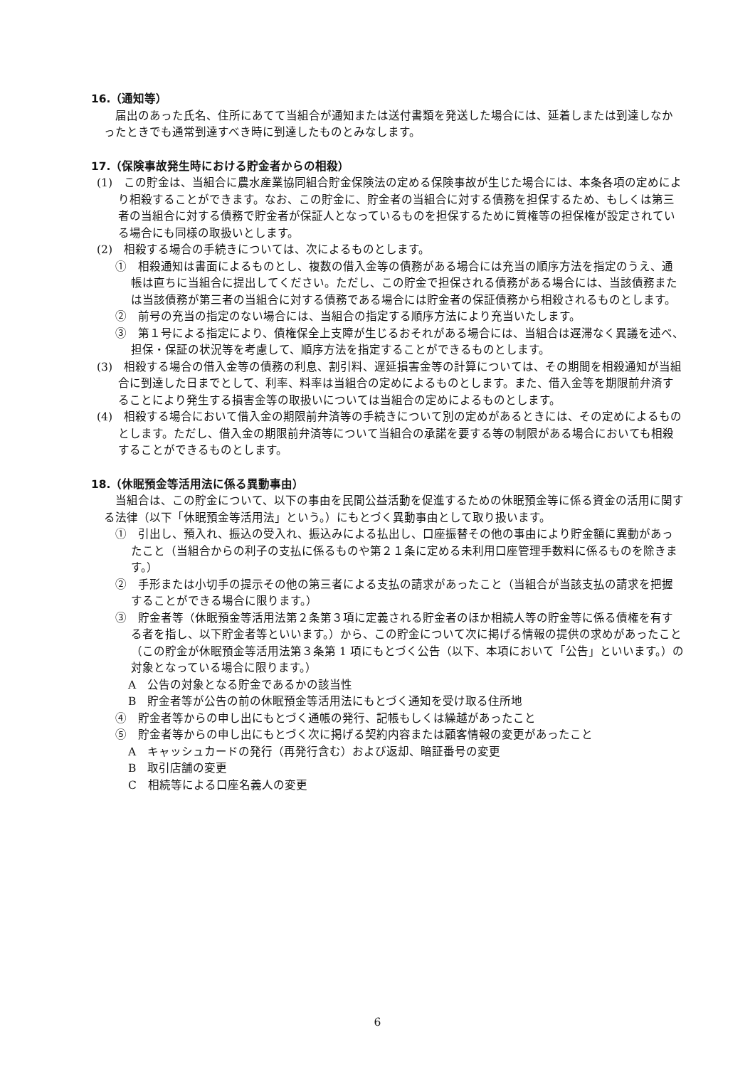16.（通知等）
届出のあった氏名、住所にあてて当組合が通知または送付書類を発送した場合には、延着しまたは到達しなかったときでも通常到達すべき時に到達したものとみなします。
17.（保険事故発生時における貯金者からの相殺）
(1)　この貯金は、当組合に農水産業協同組合貯金保険法の定める保険事故が生じた場合には、本条各項の定めにより相殺することができます。なお、この貯金に、貯金者の当組合に対する債務を担保するため、もしくは第三者の当組合に対する債務で貯金者が保証人となっているものを担保するために質権等の担保権が設定されている場合にも同様の取扱いとします。
(2)　相殺する場合の手続きについては、次によるものとします。
①　相殺通知は書面によるものとし、複数の借入金等の債務がある場合には充当の順序方法を指定のうえ、通帳は直ちに当組合に提出してください。ただし、この貯金で担保される債務がある場合には、当該債務または当該債務が第三者の当組合に対する債務である場合には貯金者の保証債務から相殺されるものとします。
②　前号の充当の指定のない場合には、当組合の指定する順序方法により充当いたします。
③　第１号による指定により、債権保全上支障が生じるおそれがある場合には、当組合は遅滞なく異議を述べ、担保・保証の状況等を考慮して、順序方法を指定することができるものとします。
(3)　相殺する場合の借入金等の債務の利息、割引料、遅延損害金等の計算については、その期間を相殺通知が当組合に到達した日までとして、利率、料率は当組合の定めによるものとします。また、借入金等を期限前弁済することにより発生する損害金等の取扱いについては当組合の定めによるものとします。
(4)　相殺する場合において借入金の期限前弁済等の手続きについて別の定めがあるときには、その定めによるものとします。ただし、借入金の期限前弁済等について当組合の承諾を要する等の制限がある場合においても相殺することができるものとします。
18.（休眠預金等活用法に係る異動事由）
当組合は、この貯金について、以下の事由を民間公益活動を促進するための休眠預金等に係る資金の活用に関する法律（以下「休眠預金等活用法」という。）にもとづく異動事由として取り扱います。
①　引出し、預入れ、振込の受入れ、振込みによる払出し、口座振替その他の事由により貯金額に異動があったこと（当組合からの利子の支払に係るものや第２１条に定める未利用口座管理手数料に係るものを除きます。）
②　手形または小切手の提示その他の第三者による支払の請求があったこと（当組合が当該支払の請求を把握することができる場合に限ります。）
③　貯金者等（休眠預金等活用法第２条第３項に定義される貯金者のほか相続人等の貯金等に係る債権を有する者を指し、以下貯金者等といいます。）から、この貯金について次に掲げる情報の提供の求めがあったこと（この貯金が休眠預金等活用法第３条第 1 項にもとづく公告（以下、本項において「公告」といいます。）の対象となっている場合に限ります。）
A　公告の対象となる貯金であるかの該当性
B　貯金者等が公告の前の休眠預金等活用法にもとづく通知を受け取る住所地
④　貯金者等からの申し出にもとづく通帳の発行、記帳もしくは繰越があったこと
⑤　貯金者等からの申し出にもとづく次に掲げる契約内容または顧客情報の変更があったこと
A　キャッシュカードの発行（再発行含む）および返却、暗証番号の変更
B　取引店舗の変更
C　相続等による口座名義人の変更
6